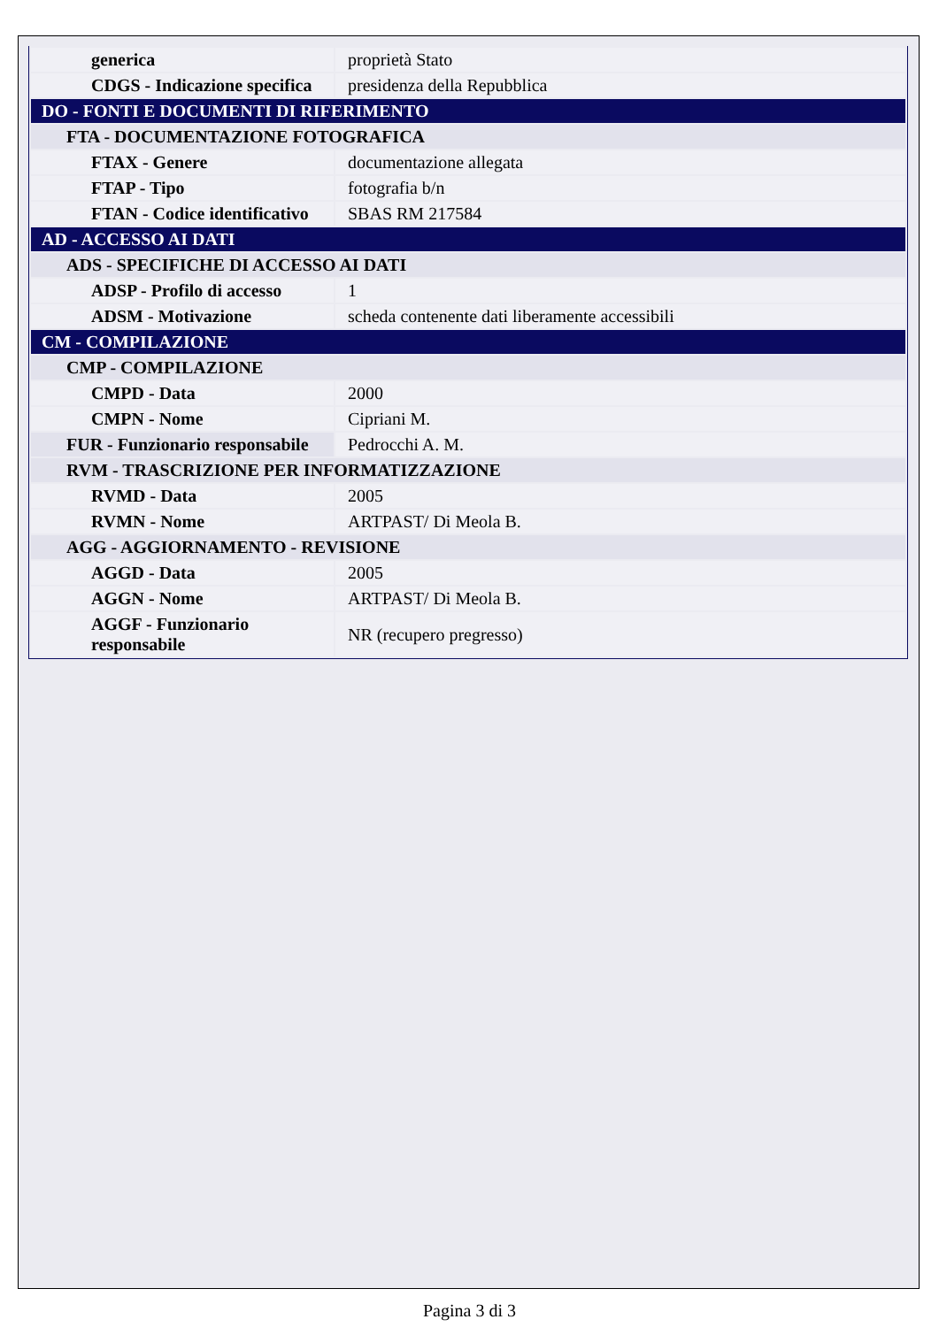| generica | proprietà Stato |
| CDGS - Indicazione specifica | presidenza della Repubblica |
| DO - FONTI E DOCUMENTI DI RIFERIMENTO | |
| FTA - DOCUMENTAZIONE FOTOGRAFICA | |
| FTAX - Genere | documentazione allegata |
| FTAP - Tipo | fotografia b/n |
| FTAN - Codice identificativo | SBAS RM 217584 |
| AD - ACCESSO AI DATI | |
| ADS - SPECIFICHE DI ACCESSO AI DATI | |
| ADSP - Profilo di accesso | 1 |
| ADSM - Motivazione | scheda contenente dati liberamente accessibili |
| CM - COMPILAZIONE | |
| CMP - COMPILAZIONE | |
| CMPD - Data | 2000 |
| CMPN - Nome | Cipriani M. |
| FUR - Funzionario responsabile | Pedrocchi A. M. |
| RVM - TRASCRIZIONE PER INFORMATIZZAZIONE | |
| RVMD - Data | 2005 |
| RVMN - Nome | ARTPAST/ Di Meola B. |
| AGG - AGGIORNAMENTO - REVISIONE | |
| AGGD - Data | 2005 |
| AGGN - Nome | ARTPAST/ Di Meola B. |
| AGGF - Funzionario responsabile | NR (recupero pregresso) |
Pagina 3 di 3